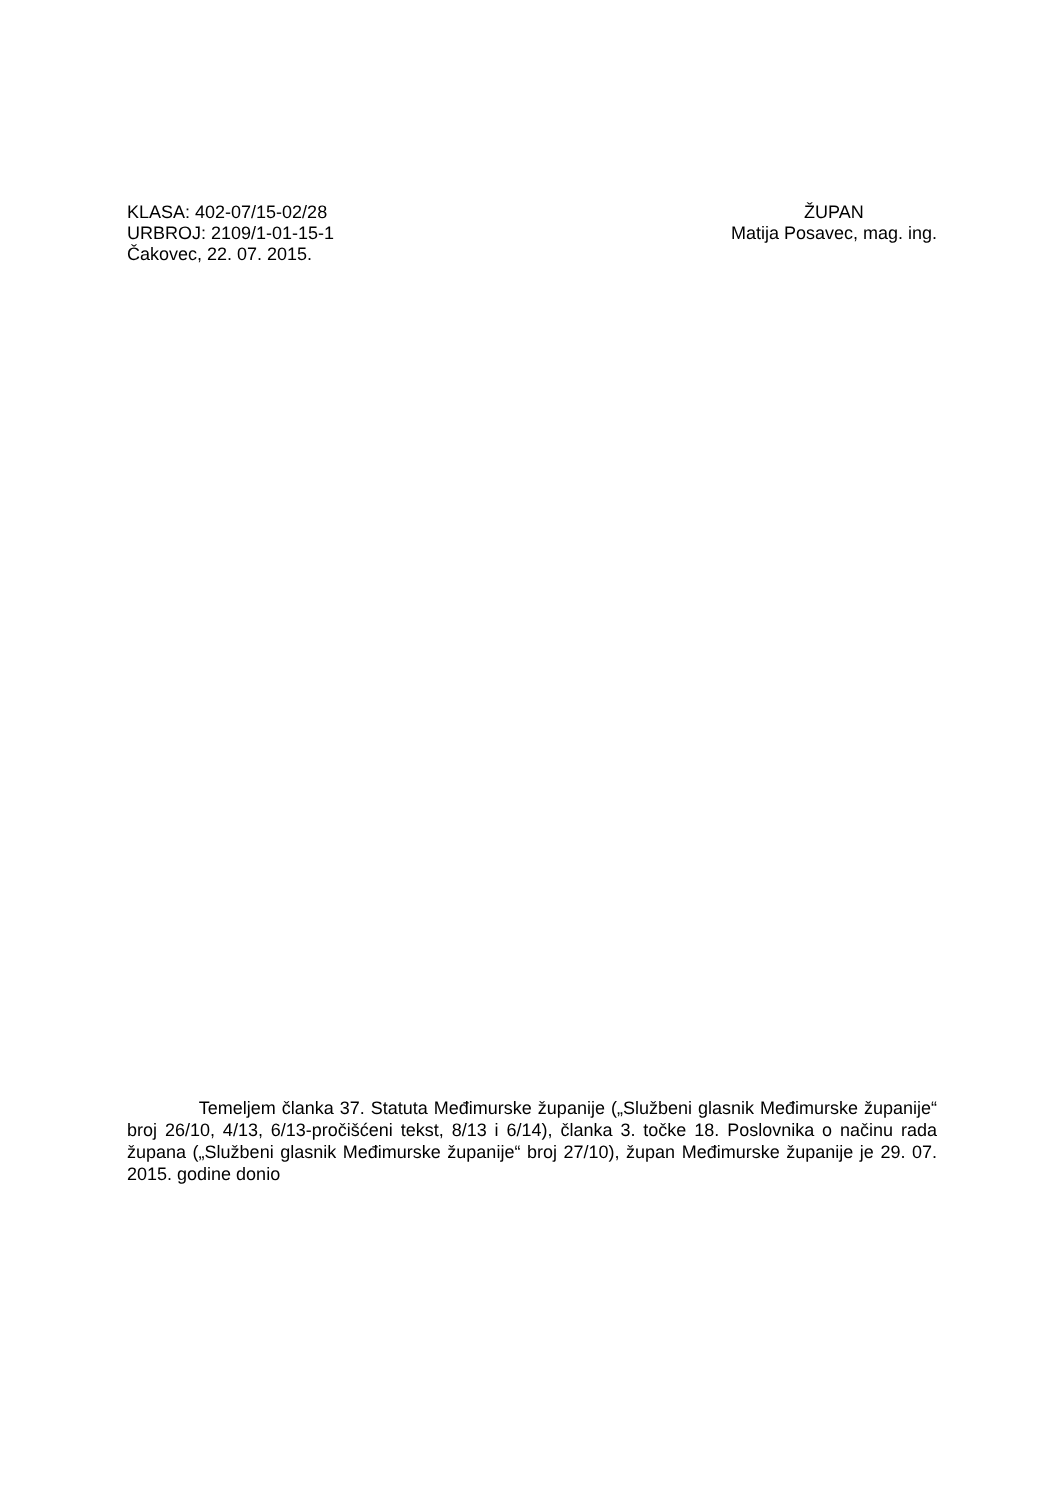KLASA: 402-07/15-02/28
URBROJ: 2109/1-01-15-1
Čakovec, 22. 07. 2015.
ŽUPAN
Matija Posavec, mag. ing.
Temeljem članka 37. Statuta Međimurske županije („Službeni glasnik Međimurske županije“ broj 26/10, 4/13, 6/13-pročišćeni tekst, 8/13 i 6/14), članka 3. točke 18. Poslovnika o načinu rada župana („Službeni glasnik Međimurske županije“ broj 27/10), župan Međimurske županije je 29. 07. 2015. godine donio